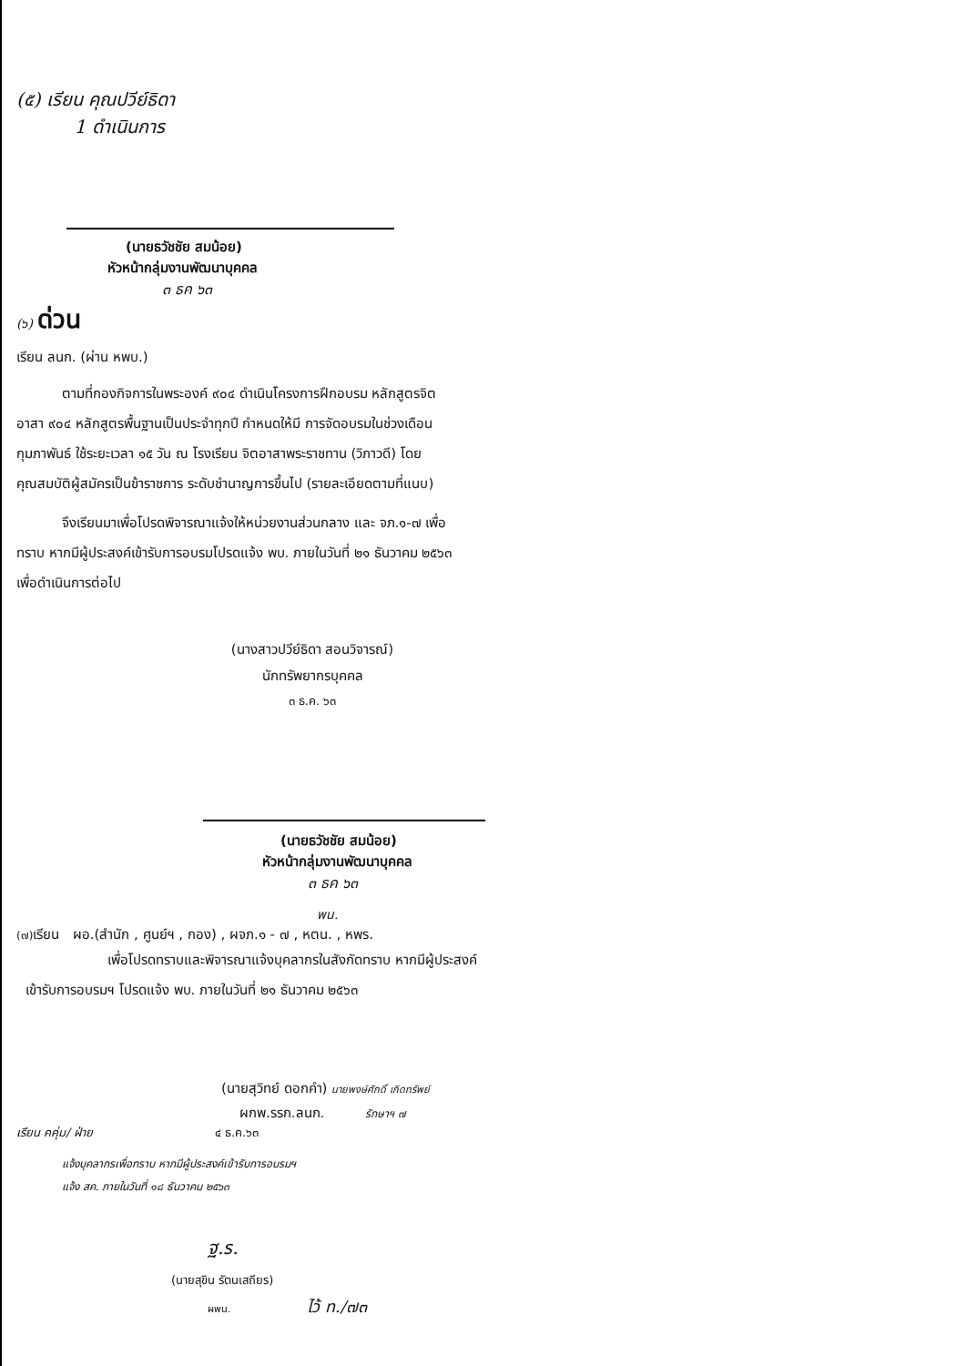(๕) เรียน คุณปวีย์ธิดา
1 ดำเนินการ
(นายธวัชชัย สมน้อย)
หัวหน้ากลุ่มงานพัฒนาบุคคล
๓ ธค ๖๓
(๖) ด่วน
เรียน ลนก. (ผ่าน หพบ.)
ตามที่กองกิจการในพระองค์ ๙๐๔ ดำเนินโครงการฝึกอบรม หลักสูตรจิตอาสา ๙๐๔ หลักสูตรพื้นฐานเป็นประจำทุกปี กำหนดให้มี การจัดอบรมในช่วงเดือนกุมภาพันธ์ ใช้ระยะเวลา ๑๕ วัน ณ โรงเรียน จิตอาสาพระราชทาน (วิภาวดี) โดยคุณสมบัติผู้สมัครเป็นข้าราชการ ระดับชำนาญการขึ้นไป (รายละเอียดตามที่แนบ)
จึงเรียนมาเพื่อโปรดพิจารณาแจ้งให้หน่วยงานส่วนกลาง และ จภ.๑-๗ เพื่อทราบ หากมีผู้ประสงค์เข้ารับการอบรมโปรดแจ้ง พบ. ภายในวันที่ ๒๑ ธันวาคม ๒๕๖๓ เพื่อดำเนินการต่อไป
(นางสาวปวีย์ธิดา สอนวิจารณ์)
นักทรัพยากรบุคคล
๓ ธ.ค. ๖๓
(นายธวัชชัย สมน้อย)
หัวหน้ากลุ่มงานพัฒนาบุคคล
๓ ธค ๖๓
พน.
(๗) เรียน ผอ.(สำนัก , ศูนย์ฯ , กอง) , ผจภ.๑ - ๗ , หตน. , หพร.
เพื่อโปรดทราบและพิจารณาแจ้งบุคลากรในสังกัดทราบ หากมีผู้ประสงค์เข้ารับการอบรมฯ โปรดแจ้ง พบ. ภายในวันที่ ๒๑ ธันวาคม ๒๕๖๓
(นายสุวิทย์ ดอกคำ) นายพงษ์ศักดิ์ เกิดทรัพย์
ผกพ.รรก.ลนก. รักษาฯ ๗
เรียน คคุ่ม/ ฝ่าย ๔ ธ.ค.๖๓
แจ้งบุคลากรเพื่อทราบ หากมีผู้ประสงค์เข้ารับการอบรมฯ
แจ้ง สค. ภายในวันที่ ๑๘ ธันวาคม ๒๕๖๓
ฐ.ร.
(นายสุขิน รัตนเสถียร)
ผพน. ไว้ ท./๗๓